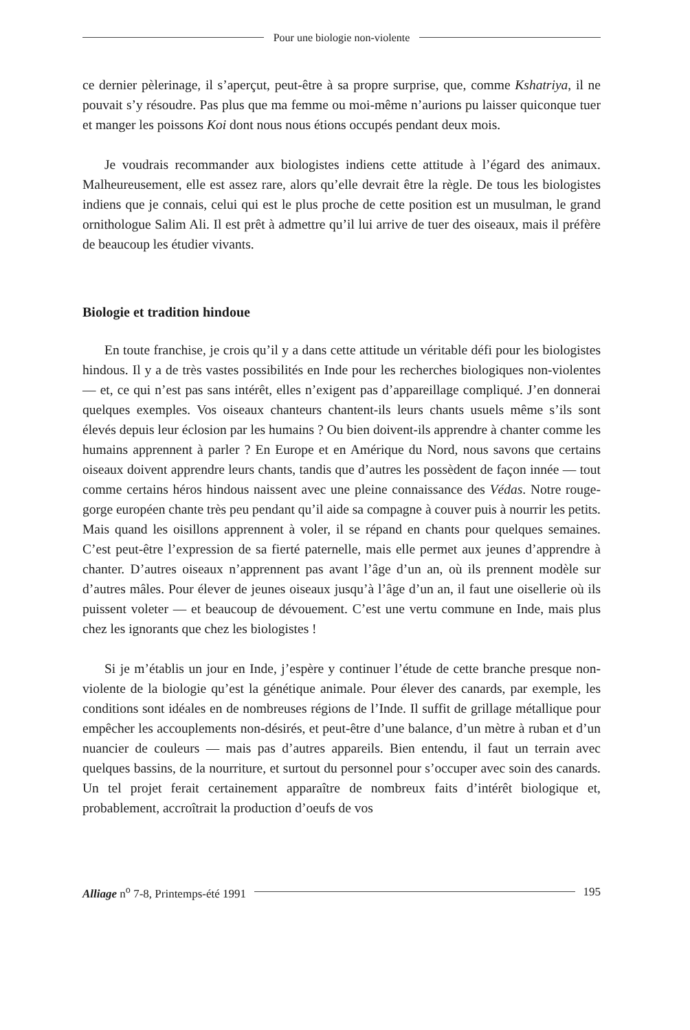Pour une biologie non-violente
ce dernier pèlerinage, il s’aperçut, peut-être à sa propre surprise, que, comme Kshatriya, il ne pouvait s’y résoudre. Pas plus que ma femme ou moi-même n’aurions pu laisser quiconque tuer et manger les poissons Koi dont nous nous étions occupés pendant deux mois.
Je voudrais recommander aux biologistes indiens cette attitude à l’égard des animaux. Malheureusement, elle est assez rare, alors qu’elle devrait être la règle. De tous les biologistes indiens que je connais, celui qui est le plus proche de cette position est un musulman, le grand ornithologue Salim Ali. Il est prêt à admettre qu’il lui arrive de tuer des oiseaux, mais il préfère de beaucoup les étudier vivants.
Biologie et tradition hindoue
En toute franchise, je crois qu’il y a dans cette attitude un véritable défi pour les biologistes hindous. Il y a de très vastes possibilités en Inde pour les recherches biologiques non-violentes — et, ce qui n’est pas sans intérêt, elles n’exigent pas d’appareillage compliqué. J’en donnerai quelques exemples. Vos oiseaux chanteurs chantent-ils leurs chants usuels même s’ils sont élevés depuis leur éclosion par les humains ? Ou bien doivent-ils apprendre à chanter comme les humains apprennent à parler ? En Europe et en Amérique du Nord, nous savons que certains oiseaux doivent apprendre leurs chants, tandis que d’autres les possèdent de façon innée — tout comme certains héros hindous naissent avec une pleine connaissance des Védas. Notre rouge-gorge européen chante très peu pendant qu’il aide sa compagne à couver puis à nourrir les petits. Mais quand les oisillons apprennent à voler, il se répand en chants pour quelques semaines. C’est peut-être l’expression de sa fierté paternelle, mais elle permet aux jeunes d’apprendre à chanter. D’autres oiseaux n’apprennent pas avant l’âge d’un an, où ils prennent modèle sur d’autres mâles. Pour élever de jeunes oiseaux jusqu’à l’âge d’un an, il faut une oisellerie où ils puissent voleter — et beaucoup de dévouement. C’est une vertu commune en Inde, mais plus chez les ignorants que chez les biologistes !
Si je m’établis un jour en Inde, j’espère y continuer l’étude de cette branche presque non-violente de la biologie qu’est la génétique animale. Pour élever des canards, par exemple, les conditions sont idéales en de nombreuses régions de l’Inde. Il suffit de grillage métallique pour empêcher les accouplements non-désirés, et peut-être d’une balance, d’un mètre à ruban et d’un nuancier de couleurs — mais pas d’autres appareils. Bien entendu, il faut un terrain avec quelques bassins, de la nourriture, et surtout du personnel pour s’occuper avec soin des canards. Un tel projet ferait certainement apparaître de nombreux faits d’intérêt biologique et, probablement, accroîtrait la production d’oeufs de vos
Alliage n<sup>o</sup> 7-8, Printemps-été 1991
195